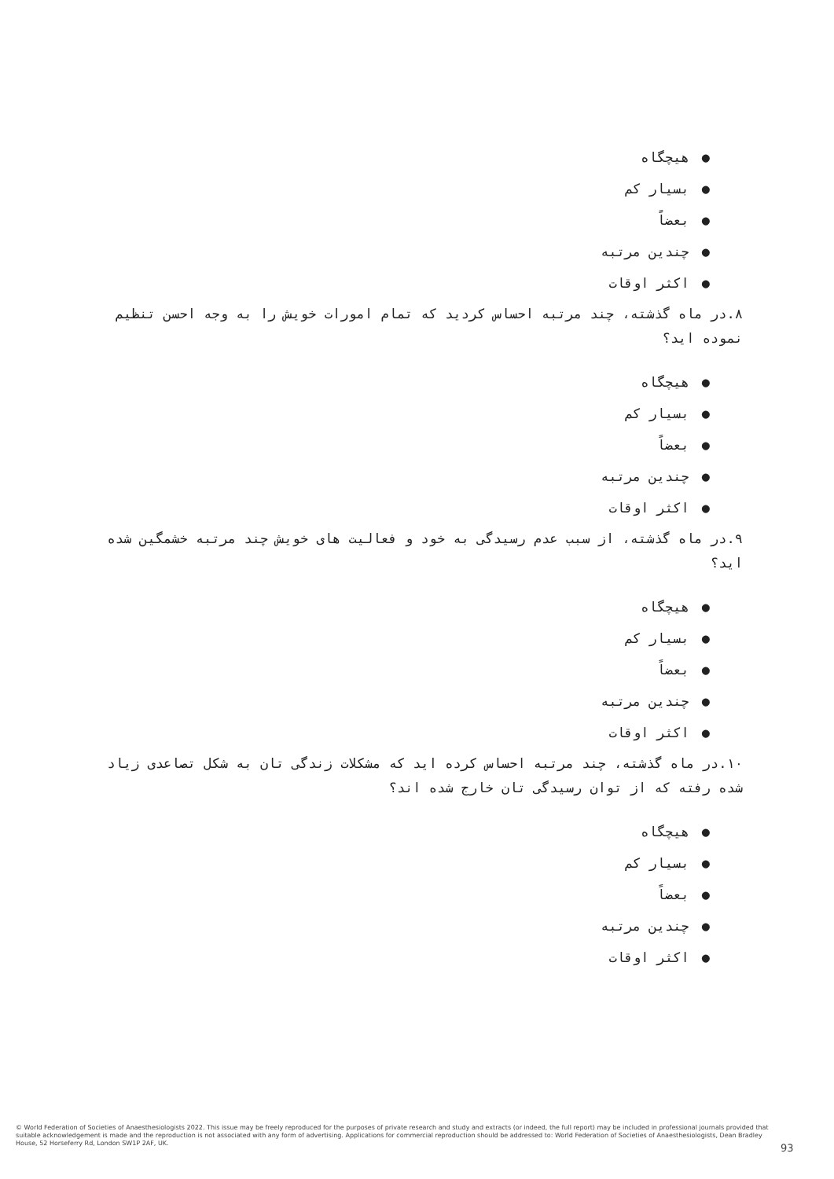●هیچگاه
●بسیار کم
●بعضاً
●چندین مرتبه
●اکثر اوقات
۸.در ماه گذشته، چند مرتبه احساس کردید که تمام امورات خویش را به وجه احسن تنظیم نموده اید؟
●هیچگاه
●بسیار کم
●بعضاً
●چندین مرتبه
●اکثر اوقات
۹.در ماه گذشته، از سبب عدم رسیدگی به خود و فعالیت های خویش چند مرتبه خشمگین شده اید؟
●هیچگاه
●بسیار کم
●بعضاً
●چندین مرتبه
●اکثر اوقات
۱۰.در ماه گذشته، چند مرتبه احساس کرده اید که مشکلات زندگی تان به شکل تصاعدی زیاد شده رفته که از توان رسیدگی تان خارج شده اند؟
●هیچگاه
●بسیار کم
●بعضاً
●چندین مرتبه
●اکثر اوقات
© World Federation of Societies of Anaesthesiologists 2022. This issue may be freely reproduced for the purposes of private research and study and extracts (or indeed, the full report) may be included in professional journals provided that suitable acknowledgement is made and the reproduction is not associated with any form of advertising. Applications for commercial reproduction should be addressed to: World Federation of Societies of Anaesthesiologists, Dean Bradley House, 52 Horseferry Rd, London SW1P 2AF, UK.
93